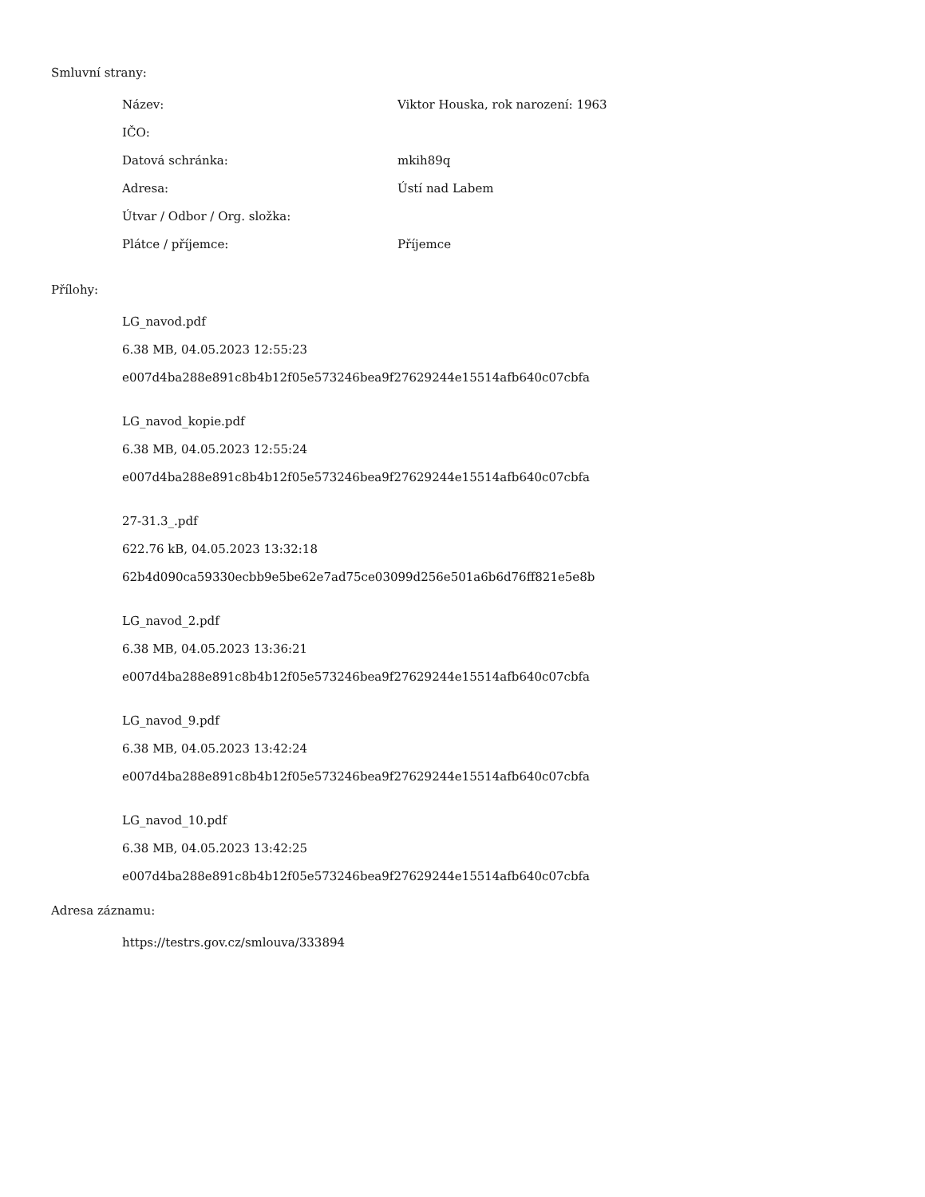Smluvní strany:
| Název: | Viktor Houska, rok narození: 1963 |
| IČO: | |
| Datová schránka: | mkih89q |
| Adresa: | Ústí nad Labem |
| Útvar / Odbor / Org. složka: | |
| Plátce / příjemce: | Příjemce |
Přílohy:
LG_navod.pdf
6.38 MB, 04.05.2023 12:55:23
e007d4ba288e891c8b4b12f05e573246bea9f27629244e15514afb640c07cbfa
LG_navod_kopie.pdf
6.38 MB, 04.05.2023 12:55:24
e007d4ba288e891c8b4b12f05e573246bea9f27629244e15514afb640c07cbfa
27-31.3_.pdf
622.76 kB, 04.05.2023 13:32:18
62b4d090ca59330ecbb9e5be62e7ad75ce03099d256e501a6b6d76ff821e5e8b
LG_navod_2.pdf
6.38 MB, 04.05.2023 13:36:21
e007d4ba288e891c8b4b12f05e573246bea9f27629244e15514afb640c07cbfa
LG_navod_9.pdf
6.38 MB, 04.05.2023 13:42:24
e007d4ba288e891c8b4b12f05e573246bea9f27629244e15514afb640c07cbfa
LG_navod_10.pdf
6.38 MB, 04.05.2023 13:42:25
e007d4ba288e891c8b4b12f05e573246bea9f27629244e15514afb640c07cbfa
Adresa záznamu:
https://testrs.gov.cz/smlouva/333894